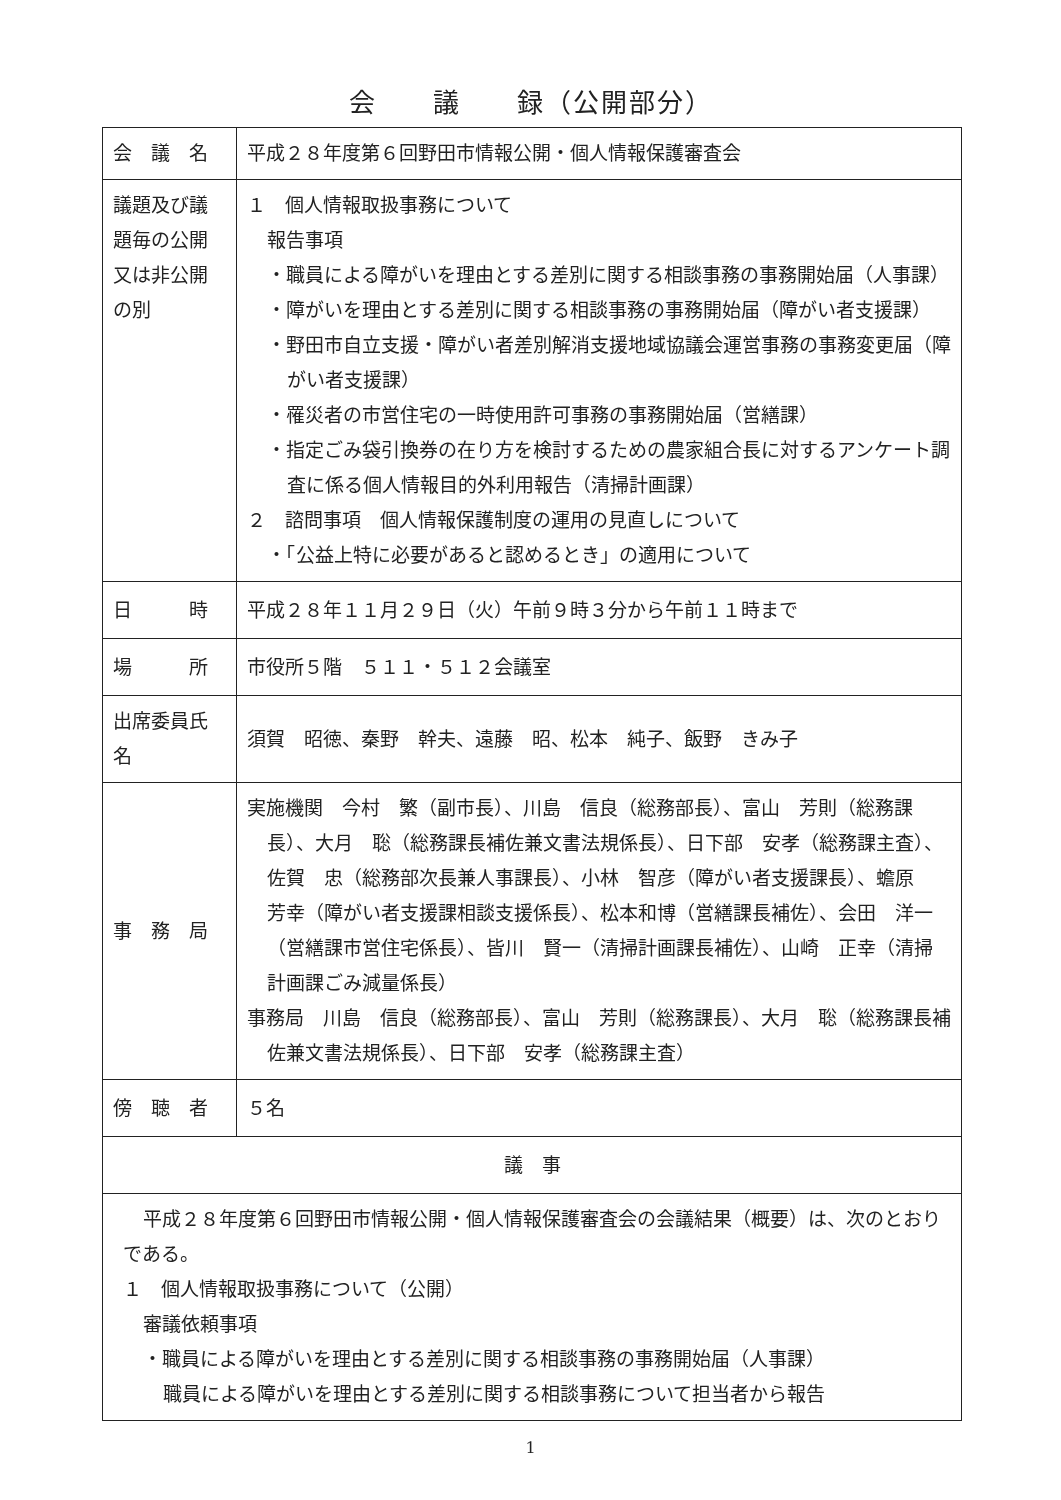会　　議　　録（公開部分）
| 会 議 名 | 平成２８年度第６回野田市情報公開・個人情報保護審査会 |
| 議題及び議題毎の公開又は非公開の別 | １ 個人情報取扱事務について 報告事項 ・職員による障がいを理由とする差別に関する相談事務の事務開始届（人事課） ・障がいを理由とする差別に関する相談事務の事務開始届（障がい者支援課） ・野田市自立支援・障がい者差別解消支援地域協議会運営事務の事務変更届（障がい者支援課） ・罹災者の市営住宅の一時使用許可事務の事務開始届（営繕課） ・指定ごみ袋引換券の在り方を検討するための農家組合長に対するアンケート調査に係る個人情報目的外利用報告（清掃計画課） ２ 諮問事項 個人情報保護制度の運用の見直しについて ・「公益上特に必要があると認めるとき」の適用について |
| 日 時 | 平成２８年１１月２９日（火）午前９時３分から午前１１時まで |
| 場 所 | 市役所５階 ５１１・５１２会議室 |
| 出席委員氏名 | 須賀 昭徳、秦野 幹夫、遠藤 昭、松本 純子、飯野 きみ子 |
| 事 務 局 | 実施機関 今村 繁（副市長）、川島 信良（総務部長）、富山 芳則（総務課長）、大月 聡（総務課長補佐兼文書法規係長）、日下部 安孝（総務課主査）、佐賀 忠（総務部次長兼人事課長）、小林 智彦（障がい者支援課長）、蟾原 芳幸（障がい者支援課相談支援係長）、松本和博（営繕課長補佐）、会田 洋一（営繕課市営住宅係長）、皆川 賢一（清掃計画課長補佐）、山崎 正幸（清掃計画課ごみ減量係長） 事務局 川島 信良（総務部長）、富山 芳則（総務課長）、大月 聡（総務課長補佐兼文書法規係長）、日下部 安孝（総務課主査） |
| 傍 聴 者 | ５名 |
| 議 事 | |
| 平成２８年度第６回野田市情報公開・個人情報保護審査会の会議結果（概要）は、次のとおりである。 １ 個人情報取扱事務について（公開） 審議依頼事項 ・職員による障がいを理由とする差別に関する相談事務の事務開始届（人事課） 職員による障がいを理由とする差別に関する相談事務について担当者から報告 | |
1